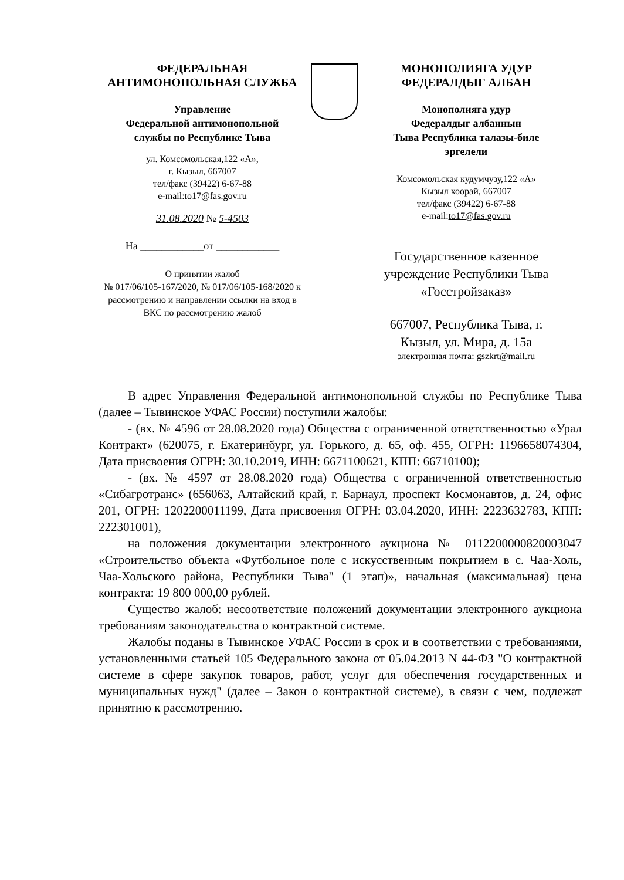ФЕДЕРАЛЬНАЯ
АНТИМОНОПОЛЬНАЯ СЛУЖБА
Управление
Федеральной антимонопольной
службы по Республике Тыва
ул. Комсомольская,122 «А»,
г. Кызыл, 667007
тел/факс (39422) 6-67-88
e-mail:to17@fas.gov.ru
31.08.2020 № 5-4503
На ____________от ____________
О принятии жалоб
№ 017/06/105-167/2020, № 017/06/105-168/2020 к рассмотрению и направлении ссылки на вход в ВКС по рассмотрению жалоб
МОНОПОЛИЯГА УДУР
ФЕДЕРАЛДЫГ АЛБАН
Монополияга удур
Федералдыг албаннын
Тыва Республика талазы-биле
эргелели
Комсомольская кудумчузу,122 «А»
Кызыл хоорай, 667007
тел/факс (39422) 6-67-88
e-mail:to17@fas.gov.ru
Государственное казенное учреждение Республики Тыва «Госстройзаказ»
667007, Республика Тыва, г. Кызыл, ул. Мира, д. 15а
электронная почта: gszkrt@mail.ru
В адрес Управления Федеральной антимонопольной службы по Республике Тыва (далее – Тывинское УФАС России) поступили жалобы:
- (вх. № 4596 от 28.08.2020 года) Общества с ограниченной ответственностью «Урал Контракт» (620075, г. Екатеринбург, ул. Горького, д. 65, оф. 455, ОГРН: 1196658074304, Дата присвоения ОГРН: 30.10.2019, ИНН: 6671100621, КПП: 66710100);
- (вх. № 4597 от 28.08.2020 года) Общества с ограниченной ответственностью «Сибагротранс» (656063, Алтайский край, г. Барнаул, проспект Космонавтов, д. 24, офис 201, ОГРН: 1202200011199, Дата присвоения ОГРН: 03.04.2020, ИНН: 2223632783, КПП: 222301001),
на положения документации электронного аукциона № 0112200000820003047 «Строительство объекта «Футбольное поле с искусственным покрытием в с. Чаа-Холь, Чаа-Хольского района, Республики Тыва" (1 этап)», начальная (максимальная) цена контракта: 19 800 000,00 рублей.
Существо жалоб: несоответствие положений документации электронного аукциона требованиям законодательства о контрактной системе.
Жалобы поданы в Тывинское УФАС России в срок и в соответствии с требованиями, установленными статьей 105 Федерального закона от 05.04.2013 N 44-ФЗ "О контрактной системе в сфере закупок товаров, работ, услуг для обеспечения государственных и муниципальных нужд" (далее – Закон о контрактной системе), в связи с чем, подлежат принятию к рассмотрению.